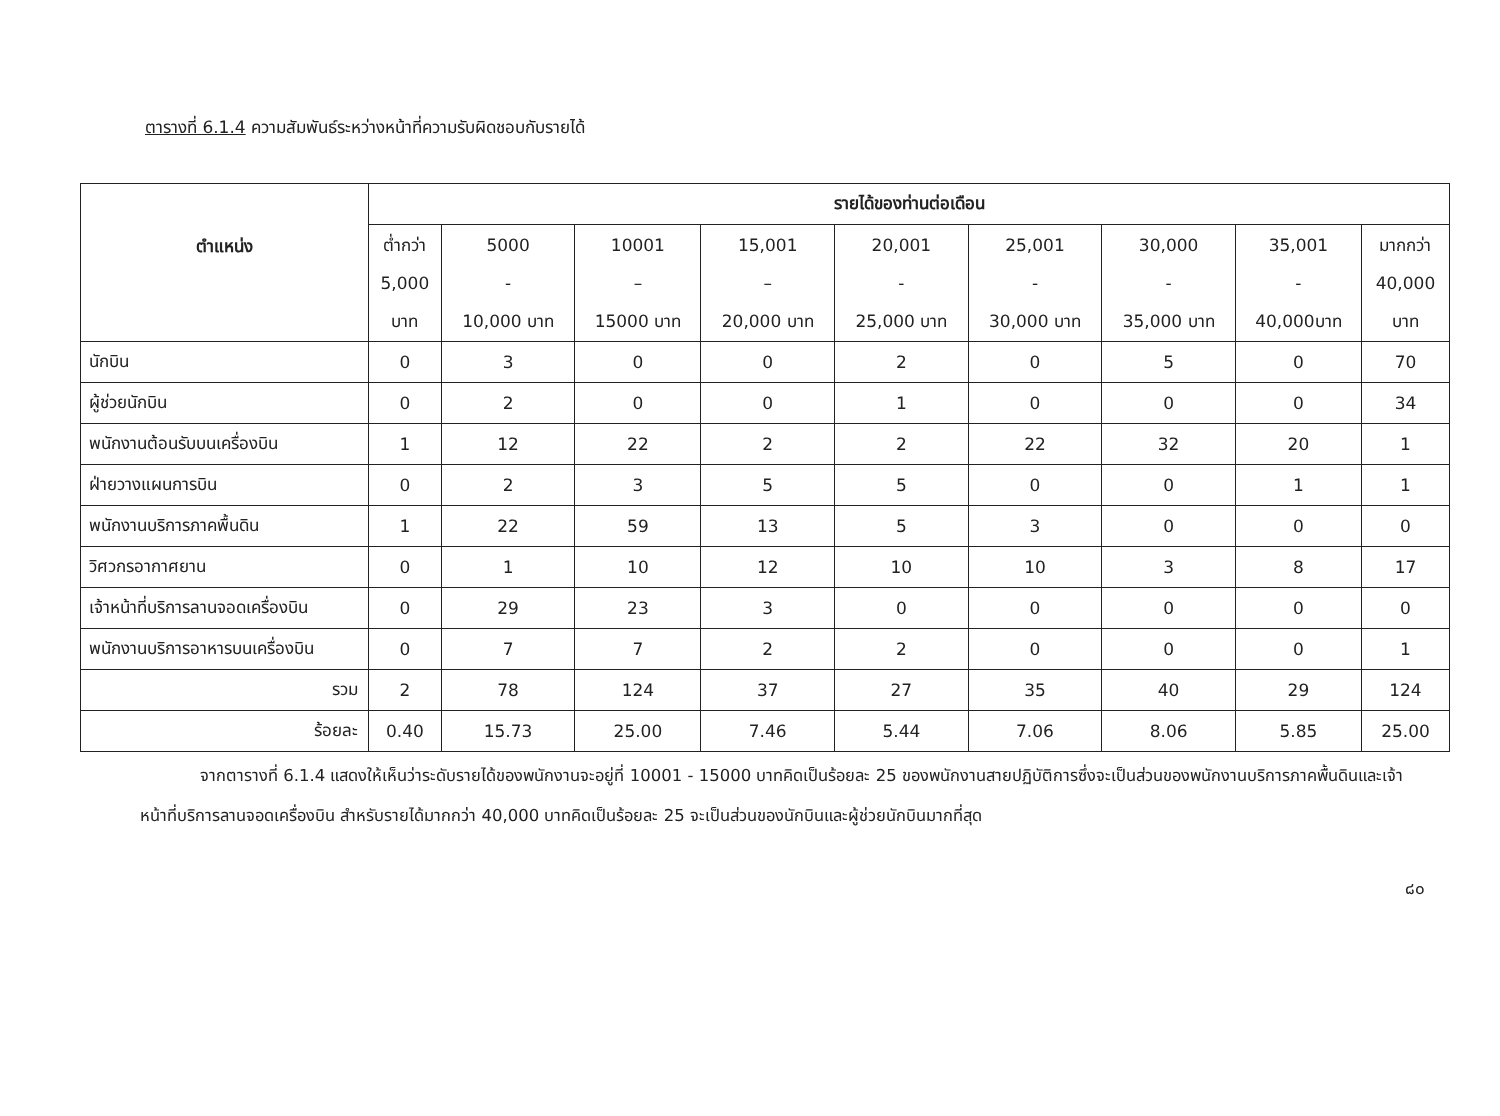ตารางที่ 6.1.4 ความสัมพันธ์ระหว่างหน้าที่ความรับผิดชอบกับรายได้
| ตำแหน่ง | รายได้ของท่านต่อเดือน | | | | | | | | |
| --- | --- | --- | --- | --- | --- | --- | --- | --- | --- |
| | ต่ำกว่า 5,000 บาท | 5000 - 10,000 บาท | 10001 – 15000 บาท | 15,001 – 20,000 บาท | 20,001 - 25,000 บาท | 25,001 - 30,000 บาท | 30,000 - 35,000 บาท | 35,001 - 40,000บาท | มากกว่า 40,000 บาท |
| นักบิน | 0 | 3 | 0 | 0 | 2 | 0 | 5 | 0 | 70 |
| ผู้ช่วยนักบิน | 0 | 2 | 0 | 0 | 1 | 0 | 0 | 0 | 34 |
| พนักงานต้อนรับบนเครื่องบิน | 1 | 12 | 22 | 2 | 2 | 22 | 32 | 20 | 1 |
| ฝ่ายวางแผนการบิน | 0 | 2 | 3 | 5 | 5 | 0 | 0 | 1 | 1 |
| พนักงานบริการภาคพื้นดิน | 1 | 22 | 59 | 13 | 5 | 3 | 0 | 0 | 0 |
| วิศวกรอากาศยาน | 0 | 1 | 10 | 12 | 10 | 10 | 3 | 8 | 17 |
| เจ้าหน้าที่บริการลานจอดเครื่องบิน | 0 | 29 | 23 | 3 | 0 | 0 | 0 | 0 | 0 |
| พนักงานบริการอาหารบนเครื่องบิน | 0 | 7 | 7 | 2 | 2 | 0 | 0 | 0 | 1 |
| รวม | 2 | 78 | 124 | 37 | 27 | 35 | 40 | 29 | 124 |
| ร้อยละ | 0.40 | 15.73 | 25.00 | 7.46 | 5.44 | 7.06 | 8.06 | 5.85 | 25.00 |
จากตารางที่ 6.1.4 แสดงให้เห็นว่าระดับรายได้ของพนักงานจะอยู่ที่ 10001 - 15000 บาทคิดเป็นร้อยละ 25 ของพนักงานสายปฏิบัติการซึ่งจะเป็นส่วนของพนักงานบริการภาคพื้นดินและเจ้าหน้าที่บริการลานจอดเครื่องบิน สำหรับรายได้มากกว่า 40,000 บาทคิดเป็นร้อยละ 25 จะเป็นส่วนของนักบินและผู้ช่วยนักบินมากที่สุด
๘๐